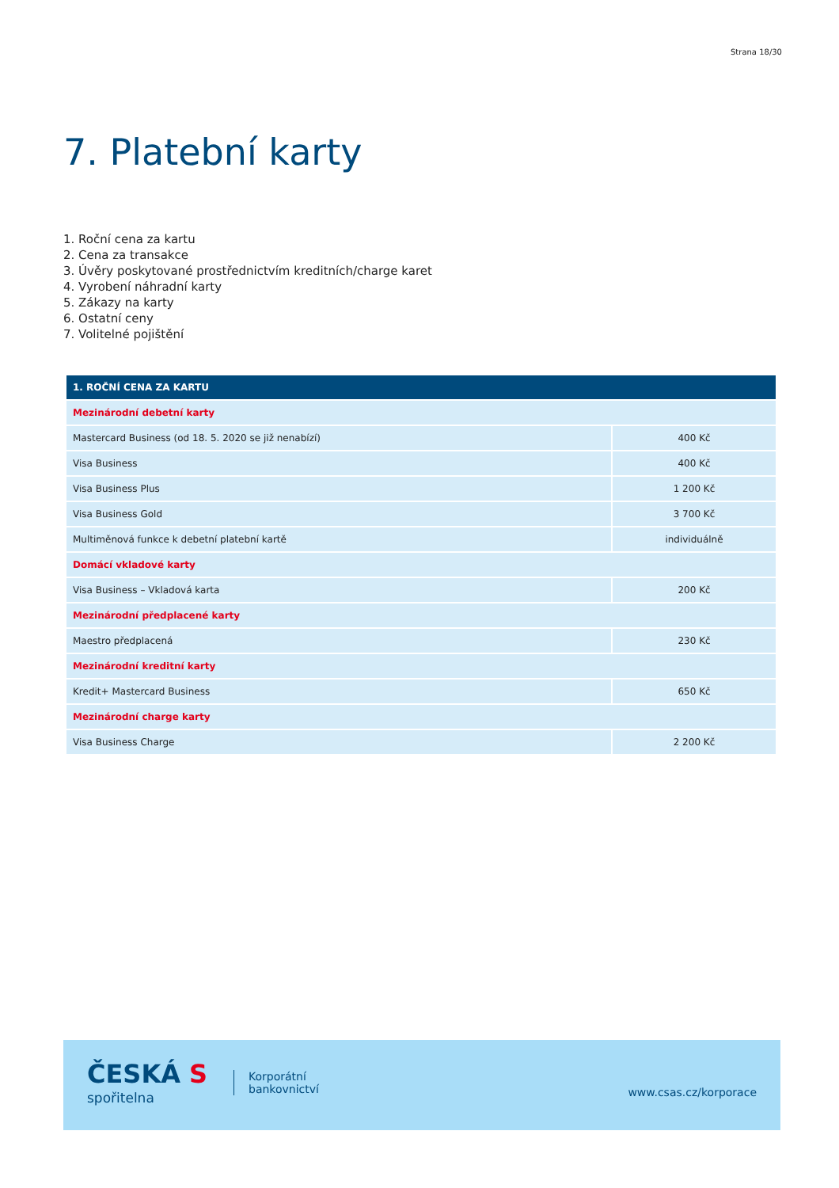Strana 18/30
7. Platební karty
1. Roční cena za kartu
2. Cena za transakce
3. Úvěry poskytované prostřednictvím kreditních/charge karet
4. Vyrobení náhradní karty
5. Zákazy na karty
6. Ostatní ceny
7. Volitelné pojištění
| 1. ROČNÍ CENA ZA KARTU | |
| --- | --- |
| Mezinárodní debetní karty | |
| Mastercard Business (od 18. 5. 2020 se již nenabízí) | 400 Kč |
| Visa Business | 400 Kč |
| Visa Business Plus | 1 200 Kč |
| Visa Business Gold | 3 700 Kč |
| Multiměnová funkce k debetní platební kartě | individuálně |
| Domácí vkladové karty | |
| Visa Business – Vkladová karta | 200 Kč |
| Mezinárodní předplacené karty | |
| Maestro předplacená | 230 Kč |
| Mezinárodní kreditní karty | |
| Kredit+ Mastercard Business | 650 Kč |
| Mezinárodní charge karty | |
| Visa Business Charge | 2 200 Kč |
ČESKÁ S
spořitelna
Korporátní
bankovnictví
www.csas.cz/korporace